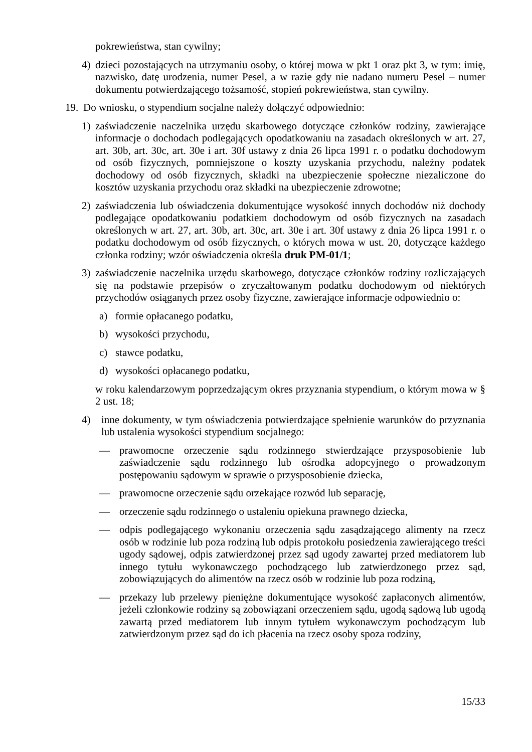pokrewieństwa, stan cywilny;
4) dzieci pozostających na utrzymaniu osoby, o której mowa w pkt 1 oraz pkt 3, w tym: imię, nazwisko, datę urodzenia, numer Pesel, a w razie gdy nie nadano numeru Pesel – numer dokumentu potwierdzającego tożsamość, stopień pokrewieństwa, stan cywilny.
19. Do wniosku, o stypendium socjalne należy dołączyć odpowiednio:
1) zaświadczenie naczelnika urzędu skarbowego dotyczące członków rodziny, zawierające informacje o dochodach podlegających opodatkowaniu na zasadach określonych w art. 27, art. 30b, art. 30c, art. 30e i art. 30f ustawy z dnia 26 lipca 1991 r. o podatku dochodowym od osób fizycznych, pomniejszone o koszty uzyskania przychodu, należny podatek dochodowy od osób fizycznych, składki na ubezpieczenie społeczne niezaliczone do kosztów uzyskania przychodu oraz składki na ubezpieczenie zdrowotne;
2) zaświadczenia lub oświadczenia dokumentujące wysokość innych dochodów niż dochody podlegające opodatkowaniu podatkiem dochodowym od osób fizycznych na zasadach określonych w art. 27, art. 30b, art. 30c, art. 30e i art. 30f ustawy z dnia 26 lipca 1991 r. o podatku dochodowym od osób fizycznych, o których mowa w ust. 20, dotyczące każdego członka rodziny; wzór oświadczenia określa druk PM-01/1;
3) zaświadczenie naczelnika urzędu skarbowego, dotyczące członków rodziny rozliczających się na podstawie przepisów o zryczałtowanym podatku dochodowym od niektórych przychodów osiąganych przez osoby fizyczne, zawierające informacje odpowiednio o:
a) formie opłacanego podatku,
b) wysokości przychodu,
c) stawce podatku,
d) wysokości opłacanego podatku,
w roku kalendarzowym poprzedzającym okres przyznania stypendium, o którym mowa w § 2 ust. 18;
4) inne dokumenty, w tym oświadczenia potwierdzające spełnienie warunków do przyznania lub ustalenia wysokości stypendium socjalnego:
— prawomocne orzeczenie sądu rodzinnego stwierdzające przysposobienie lub zaświadczenie sądu rodzinnego lub ośrodka adopcyjnego o prowadzonym postępowaniu sądowym w sprawie o przysposobienie dziecka,
— prawomocne orzeczenie sądu orzekające rozwód lub separację,
— orzeczenie sądu rodzinnego o ustaleniu opiekuna prawnego dziecka,
— odpis podlegającego wykonaniu orzeczenia sądu zasądzającego alimenty na rzecz osób w rodzinie lub poza rodziną lub odpis protokołu posiedzenia zawierającego treści ugody sądowej, odpis zatwierdzonej przez sąd ugody zawartej przed mediatorem lub innego tytułu wykonawczego pochodzącego lub zatwierdzonego przez sąd, zobowiązujących do alimentów na rzecz osób w rodzinie lub poza rodziną,
— przekazy lub przelewy pieniężne dokumentujące wysokość zapłaconych alimentów, jeżeli członkowie rodziny są zobowiązani orzeczeniem sądu, ugodą sądową lub ugodą zawartą przed mediatorem lub innym tytułem wykonawczym pochodzącym lub zatwierdzonym przez sąd do ich płacenia na rzecz osoby spoza rodziny,
15/33